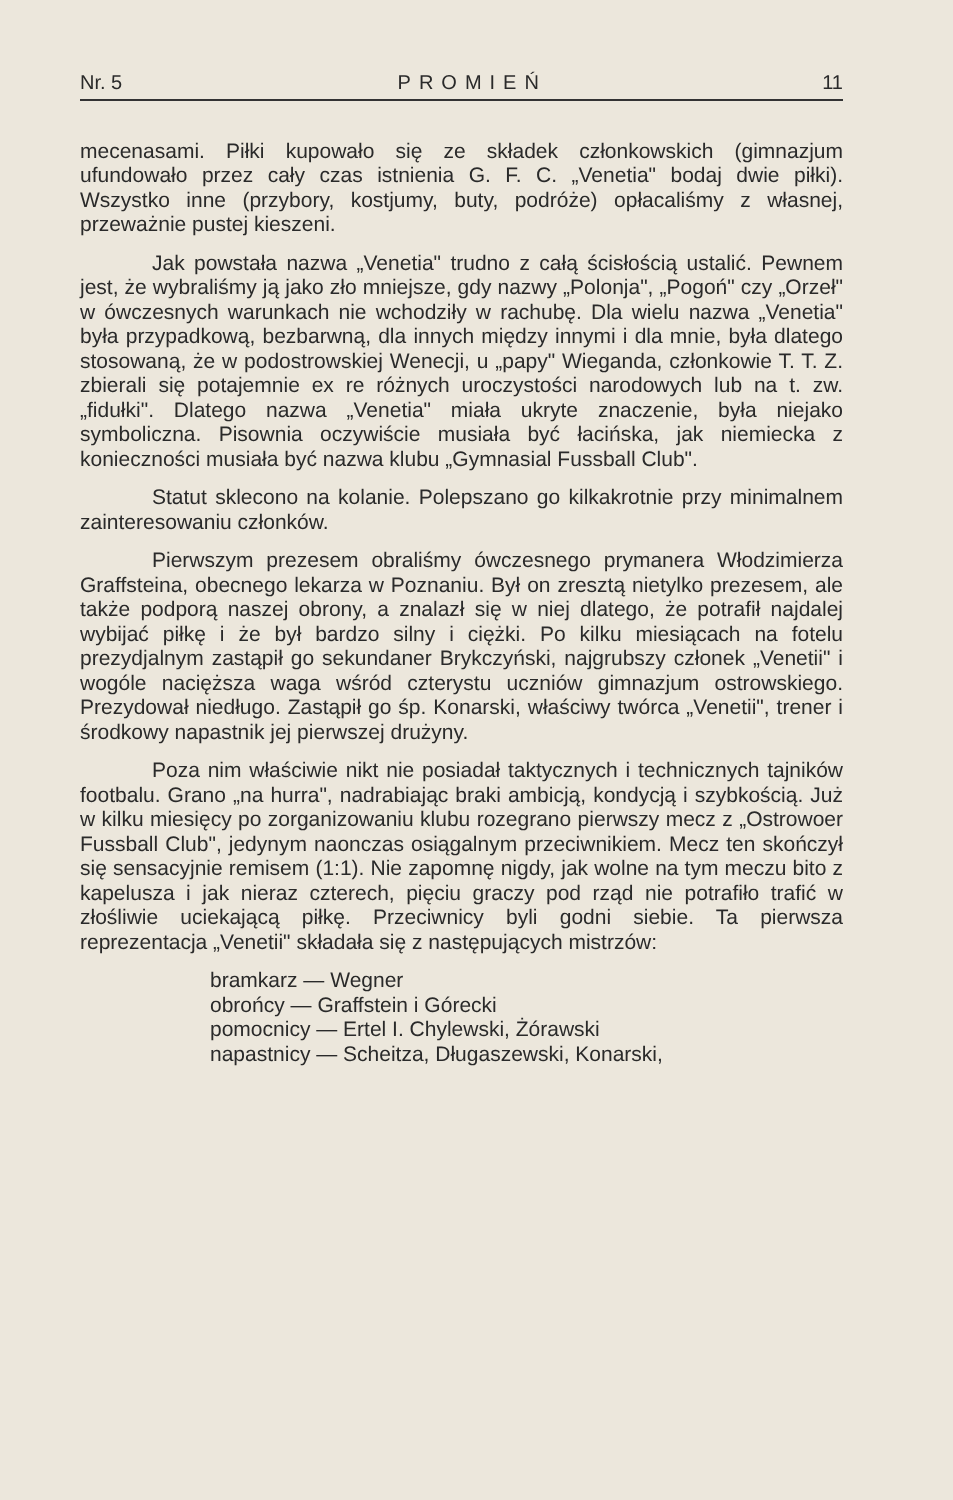Nr. 5 PROMIEŃ 11
mecenasami. Piłki kupowało się ze składek członkowskich (gimnazjum ufundowało przez cały czas istnienia G. F. C. „Venetia" bodaj dwie piłki). Wszystko inne (przybory, kostjumy, buty, podróże) opłacaliśmy z własnej, przeważnie pustej kieszeni.
Jak powstała nazwa „Venetia" trudno z całą ścisłością ustalić. Pewnem jest, że wybraliśmy ją jako zło mniejsze, gdy nazwy „Polonja", „Pogoń" czy „Orzeł" w ówczesnych warunkach nie wchodziły w rachubę. Dla wielu nazwa „Venetia" była przypadkową, bezbarwną, dla innych między innymi i dla mnie, była dlatego stosowaną, że w podostrowskiej Wenecji, u „papy" Wieganda, członkowie T. T. Z. zbierali się potajemnie ex re różnych uroczystości narodowych lub na t. zw. „fidułki". Dlatego nazwa „Venetia" miała ukryte znaczenie, była niejako symboliczna. Pisownia oczywiście musiała być łacińska, jak niemiecka z konieczności musiała być nazwa klubu „Gymnasial Fussball Club".
Statut sklecono na kolanie. Polepszano go kilkakrotnie przy minimalnem zainteresowaniu członków.
Pierwszym prezesem obraliśmy ówczesnego prymanera Włodzimierza Graffsteina, obecnego lekarza w Poznaniu. Był on zresztą nietylko prezesem, ale także podporą naszej obrony, a znalazł się w niej dlatego, że potrafił najdalej wybijać piłkę i że był bardzo silny i ciężki. Po kilku miesiącach na fotelu prezydjalnym zastąpił go sekundaner Brykczyński, najgrubszy członek „Venetii" i wogóle nacięższa waga wśród czterystu uczniów gimnazjum ostrowskiego. Prezydował niedługo. Zastąpił go śp. Konarski, właściwy twórca „Venetii", trener i środkowy napastnik jej pierwszej drużyny.
Poza nim właściwie nikt nie posiadał taktycznych i technicznych tajników footbalu. Grano „na hurra", nadrabiając braki ambicją, kondycją i szybkością. Już w kilku miesięcy po zorganizowaniu klubu rozegrano pierwszy mecz z „Ostrowoer Fussball Club", jedynym naonczas osiągalnym przeciwnikiem. Mecz ten skończył się sensacyjnie remisem (1:1). Nie zapomnę nigdy, jak wolne na tym meczu bito z kapelusza i jak nieraz czterech, pięciu graczy pod rząd nie potrafiło trafić w złośliwie uciekającą piłkę. Przeciwnicy byli godni siebie. Ta pierwsza reprezentacja „Venetii" składała się z następujących mistrzów:
bramkarz — Wegner
obrońcy — Graffstein i Górecki
pomocnicy — Ertel I. Chylewski, Żórawski
napastnicy — Scheitza, Długaszewski, Konarski,